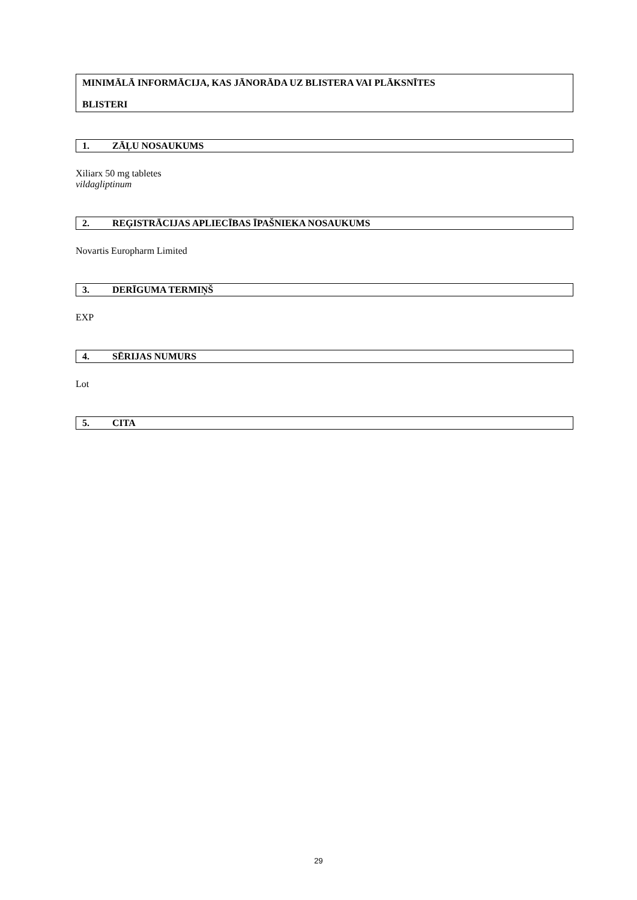MINIMĀLĀ INFORMĀCIJA, KAS JĀNORĀDA UZ BLISTERA VAI PLĀKSNĪTES
BLISTERI
1. ZĀĻU NOSAUKUMS
Xiliarx 50 mg tabletes
vildagliptinum
2. REĢISTRĀCIJAS APLIECĪBAS ĪPAŠNIEKA NOSAUKUMS
Novartis Europharm Limited
3. DERĪGUMA TERMIŅŠ
EXP
4. SĒRIJAS NUMURS
Lot
5. CITA
29